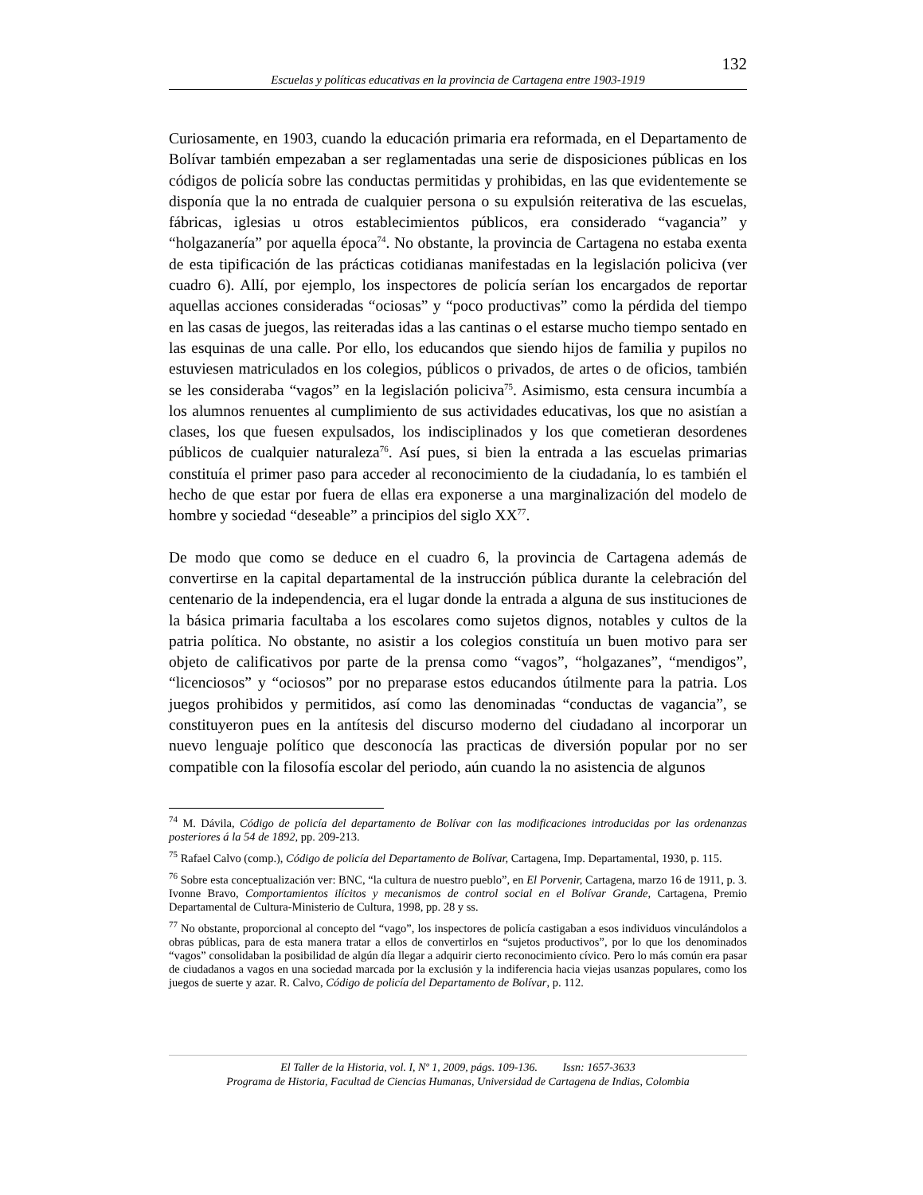132
Escuelas y políticas educativas en la provincia de Cartagena entre 1903-1919
Curiosamente, en 1903, cuando la educación primaria era reformada, en el Departamento de Bolívar también empezaban a ser reglamentadas una serie de disposiciones públicas en los códigos de policía sobre las conductas permitidas y prohibidas, en las que evidentemente se disponía que la no entrada de cualquier persona o su expulsión reiterativa de las escuelas, fábricas, iglesias u otros establecimientos públicos, era considerado “vagancia” y “holgazanería” por aquella época<sup>74</sup>. No obstante, la provincia de Cartagena no estaba exenta de esta tipificación de las prácticas cotidianas manifestadas en la legislación policiva (ver cuadro 6). Allí, por ejemplo, los inspectores de policía serían los encargados de reportar aquellas acciones consideradas “ociosas” y “poco productivas” como la pérdida del tiempo en las casas de juegos, las reiteradas idas a las cantinas o el estarse mucho tiempo sentado en las esquinas de una calle. Por ello, los educandos que siendo hijos de familia y pupilos no estuviesen matriculados en los colegios, públicos o privados, de artes o de oficios, también se les consideraba “vagos” en la legislación policiva<sup>75</sup>. Asimismo, esta censura incumbía a los alumnos renuentes al cumplimiento de sus actividades educativas, los que no asistían a clases, los que fuesen expulsados, los indisciplinados y los que cometieran desordenes públicos de cualquier naturaleza<sup>76</sup>. Así pues, si bien la entrada a las escuelas primarias constituía el primer paso para acceder al reconocimiento de la ciudadanía, lo es también el hecho de que estar por fuera de ellas era exponerse a una marginalización del modelo de hombre y sociedad “deseable” a principios del siglo XX<sup>77</sup>.
De modo que como se deduce en el cuadro 6, la provincia de Cartagena además de convertirse en la capital departamental de la instrucción pública durante la celebración del centenario de la independencia, era el lugar donde la entrada a alguna de sus instituciones de la básica primaria facultaba a los escolares como sujetos dignos, notables y cultos de la patria política. No obstante, no asistir a los colegios constituía un buen motivo para ser objeto de calificativos por parte de la prensa como “vagos”, “holgazanes”, “mendigos”, “licenciosos” y “ociosos” por no preparase estos educandos útilmente para la patria. Los juegos prohibidos y permitidos, así como las denominadas “conductas de vagancia”, se constituyeron pues en la antítesis del discurso moderno del ciudadano al incorporar un nuevo lenguaje político que desconocía las practicas de diversión popular por no ser compatible con la filosofía escolar del periodo, aún cuando la no asistencia de algunos
<sup>74</sup> M. Dávila, Código de policía del departamento de Bolívar con las modificaciones introducidas por las ordenanzas posteriores á la 54 de 1892, pp. 209-213.
<sup>75</sup> Rafael Calvo (comp.), Código de policía del Departamento de Bolívar, Cartagena, Imp. Departamental, 1930, p. 115.
<sup>76</sup> Sobre esta conceptualización ver: BNC, “la cultura de nuestro pueblo”, en El Porvenir, Cartagena, marzo 16 de 1911, p. 3. Ivonne Bravo, Comportamientos ilícitos y mecanismos de control social en el Bolívar Grande, Cartagena, Premio Departamental de Cultura-Ministerio de Cultura, 1998, pp. 28 y ss.
<sup>77</sup> No obstante, proporcional al concepto del “vago”, los inspectores de policía castigaban a esos individuos vinculándolos a obras públicas, para de esta manera tratar a ellos de convertirlos en “sujetos productivos”, por lo que los denominados “vagos” consolidaban la posibilidad de algún día llegar a adquirir cierto reconocimiento cívico. Pero lo más común era pasar de ciudadanos a vagos en una sociedad marcada por la exclusión y la indiferencia hacia viejas usanzas populares, como los juegos de suerte y azar. R. Calvo, Código de policía del Departamento de Bolívar, p. 112.
El Taller de la Historia, vol. I, Nº 1, 2009, págs. 109-136. Issn: 1657-3633
Programa de Historia, Facultad de Ciencias Humanas, Universidad de Cartagena de Indias, Colombia